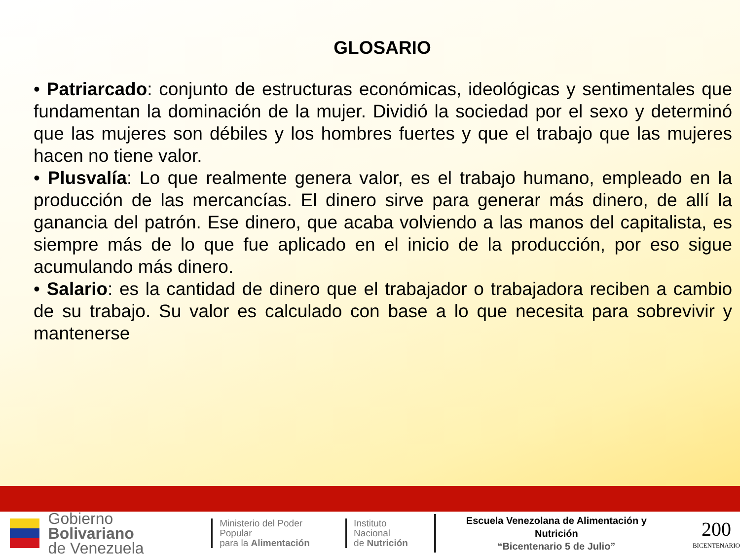GLOSARIO
• Patriarcado: conjunto de estructuras económicas, ideológicas y sentimentales que fundamentan la dominación de la mujer. Dividió la sociedad por el sexo y determinó que las mujeres son débiles y los hombres fuertes y que el trabajo que las mujeres hacen no tiene valor.
• Plusvalía: Lo que realmente genera valor, es el trabajo humano, empleado en la producción de las mercancías. El dinero sirve para generar más dinero, de allí la ganancia del patrón. Ese dinero, que acaba volviendo a las manos del capitalista, es siempre más de lo que fue aplicado en el inicio de la producción, por eso sigue acumulando más dinero.
• Salario: es la cantidad de dinero que el trabajador o trabajadora reciben a cambio de su trabajo. Su valor es calculado con base a lo que necesita para sobrevivir y mantenerse
Gobierno Bolivariano
de Venezuela
Ministerio del Poder Popular
para la Alimentación
Instituto Nacional
de Nutrición
Escuela Venezolana de Alimentación y Nutrición
“Bicentenario 5 de Julio”
200
BICENTENARIO